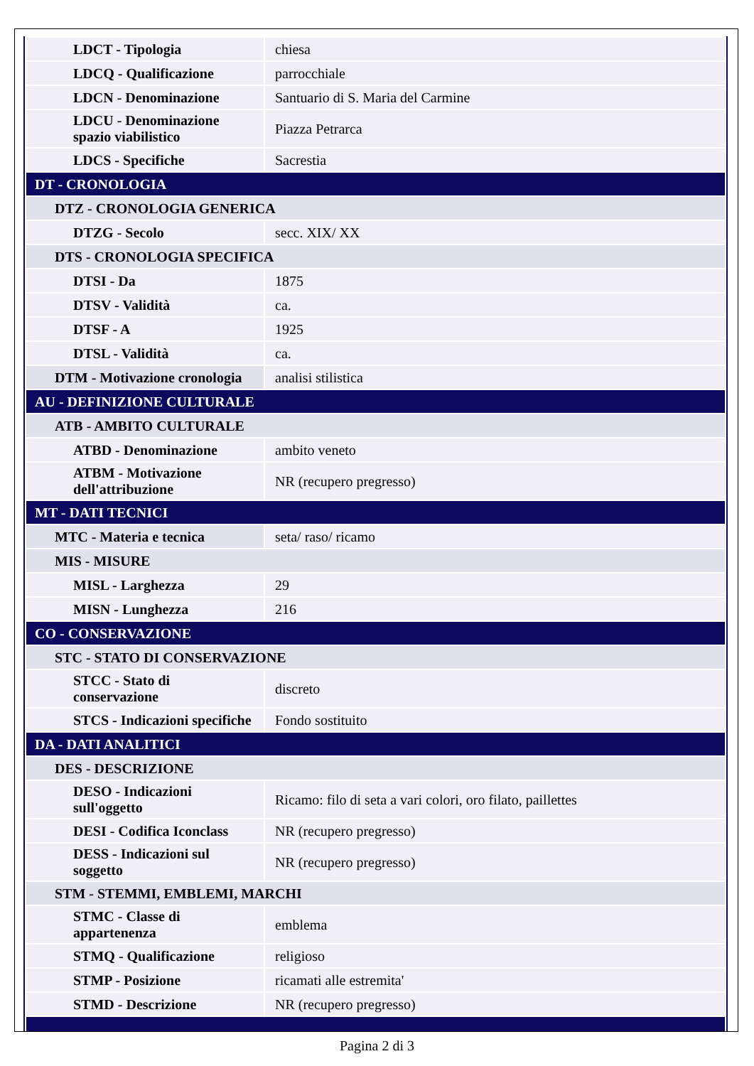| LDCT - Tipologia | chiesa |
| LDCQ - Qualificazione | parrocchiale |
| LDCN - Denominazione | Santuario di S. Maria del Carmine |
| LDCU - Denominazione spazio viabilistico | Piazza Petrarca |
| LDCS - Specifiche | Sacrestia |
| DT - CRONOLOGIA | |
| DTZ - CRONOLOGIA GENERICA | |
| DTZG - Secolo | secc. XIX/ XX |
| DTS - CRONOLOGIA SPECIFICA | |
| DTSI - Da | 1875 |
| DTSV - Validità | ca. |
| DTSF - A | 1925 |
| DTSL - Validità | ca. |
| DTM - Motivazione cronologia | analisi stilistica |
| AU - DEFINIZIONE CULTURALE | |
| ATB - AMBITO CULTURALE | |
| ATBD - Denominazione | ambito veneto |
| ATBM - Motivazione dell'attribuzione | NR (recupero pregresso) |
| MT - DATI TECNICI | |
| MTC - Materia e tecnica | seta/ raso/ ricamo |
| MIS - MISURE | |
| MISL - Larghezza | 29 |
| MISN - Lunghezza | 216 |
| CO - CONSERVAZIONE | |
| STC - STATO DI CONSERVAZIONE | |
| STCC - Stato di conservazione | discreto |
| STCS - Indicazioni specifiche | Fondo sostituito |
| DA - DATI ANALITICI | |
| DES - DESCRIZIONE | |
| DESO - Indicazioni sull'oggetto | Ricamo: filo di seta a vari colori, oro filato, paillettes |
| DESI - Codifica Iconclass | NR (recupero pregresso) |
| DESS - Indicazioni sul soggetto | NR (recupero pregresso) |
| STM - STEMMI, EMBLEMI, MARCHI | |
| STMC - Classe di appartenenza | emblema |
| STMQ - Qualificazione | religioso |
| STMP - Posizione | ricamati alle estremita' |
| STMD - Descrizione | NR (recupero pregresso) |
Pagina 2 di 3